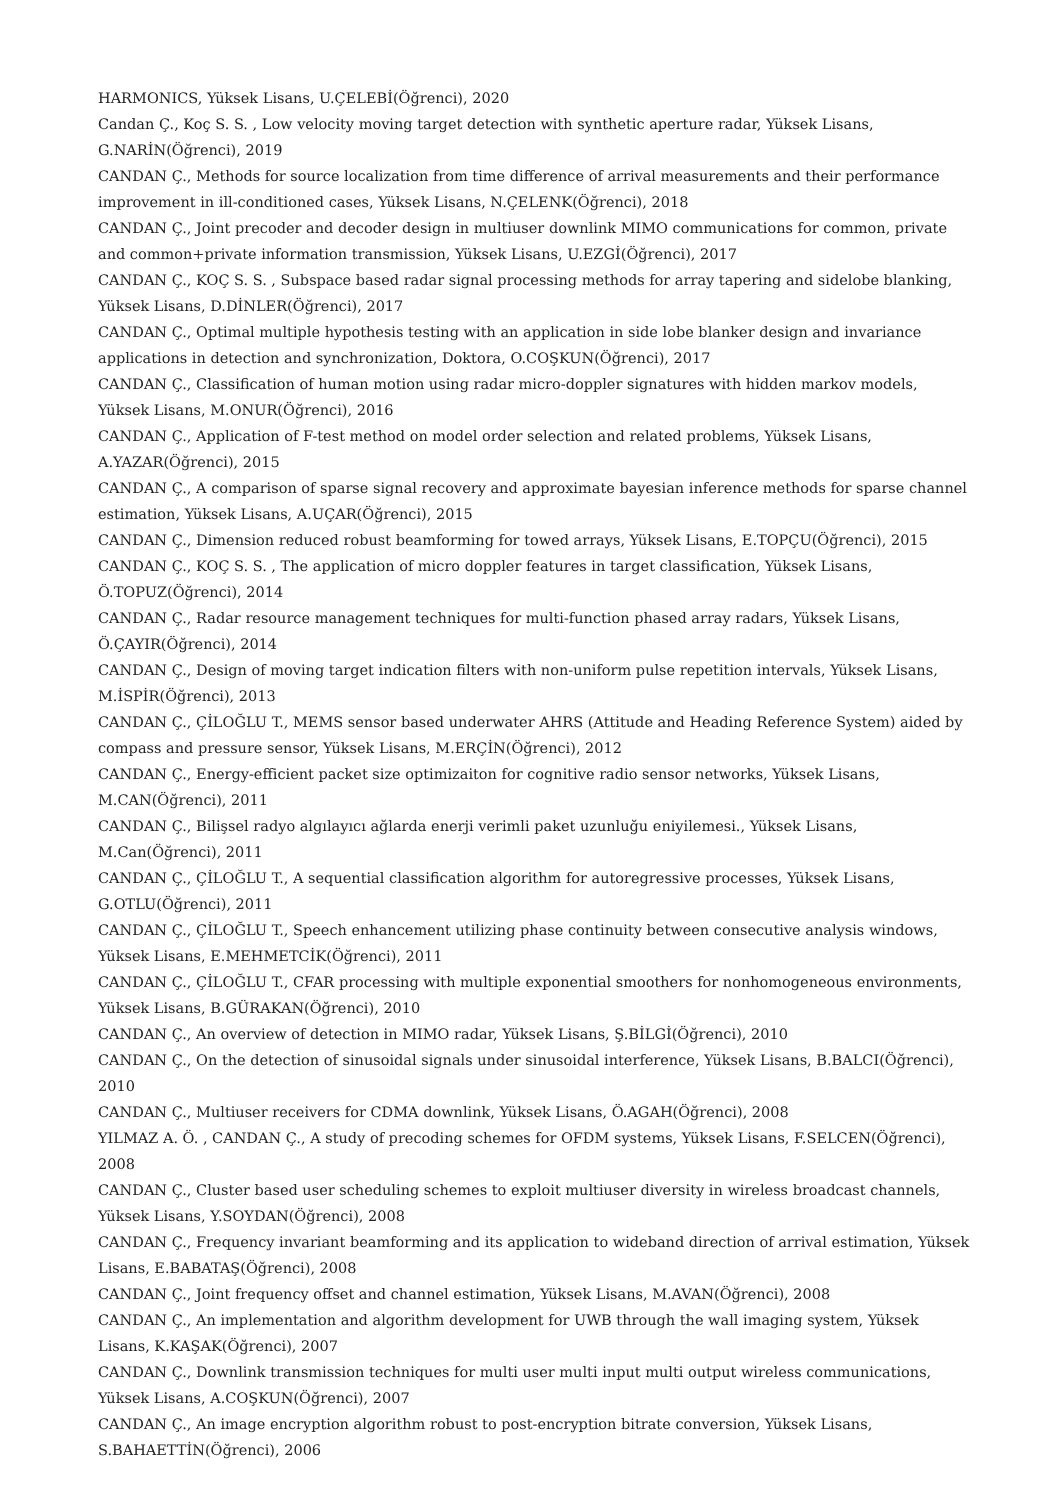HARMONICS, Yüksek Lisans, U.ÇELEBİ(Öğrenci), 2020
Candan Ç., Koç S. S. , Low velocity moving target detection with synthetic aperture radar, Yüksek Lisans, G.NARİN(Öğrenci), 2019
CANDAN Ç., Methods for source localization from time difference of arrival measurements and their performance improvement in ill-conditioned cases, Yüksek Lisans, N.ÇELENK(Öğrenci), 2018
CANDAN Ç., Joint precoder and decoder design in multiuser downlink MIMO communications for common, private and common+private information transmission, Yüksek Lisans, U.EZGİ(Öğrenci), 2017
CANDAN Ç., KOÇ S. S. , Subspace based radar signal processing methods for array tapering and sidelobe blanking, Yüksek Lisans, D.DİNLER(Öğrenci), 2017
CANDAN Ç., Optimal multiple hypothesis testing with an application in side lobe blanker design and invariance applications in detection and synchronization, Doktora, O.COŞKUN(Öğrenci), 2017
CANDAN Ç., Classification of human motion using radar micro-doppler signatures with hidden markov models, Yüksek Lisans, M.ONUR(Öğrenci), 2016
CANDAN Ç., Application of F-test method on model order selection and related problems, Yüksek Lisans, A.YAZAR(Öğrenci), 2015
CANDAN Ç., A comparison of sparse signal recovery and approximate bayesian inference methods for sparse channel estimation, Yüksek Lisans, A.UÇAR(Öğrenci), 2015
CANDAN Ç., Dimension reduced robust beamforming for towed arrays, Yüksek Lisans, E.TOPÇU(Öğrenci), 2015
CANDAN Ç., KOÇ S. S. , The application of micro doppler features in target classification, Yüksek Lisans, Ö.TOPUZ(Öğrenci), 2014
CANDAN Ç., Radar resource management techniques for multi-function phased array radars, Yüksek Lisans, Ö.ÇAYIR(Öğrenci), 2014
CANDAN Ç., Design of moving target indication filters with non-uniform pulse repetition intervals, Yüksek Lisans, M.İSPİR(Öğrenci), 2013
CANDAN Ç., ÇİLOĞLU T., MEMS sensor based underwater AHRS (Attitude and Heading Reference System) aided by compass and pressure sensor, Yüksek Lisans, M.ERÇİN(Öğrenci), 2012
CANDAN Ç., Energy-efficient packet size optimizaiton for cognitive radio sensor networks, Yüksek Lisans, M.CAN(Öğrenci), 2011
CANDAN Ç., Bilişsel radyo algılayıcı ağlarda enerji verimli paket uzunluğu eniyilemesi., Yüksek Lisans, M.Can(Öğrenci), 2011
CANDAN Ç., ÇİLOĞLU T., A sequential classification algorithm for autoregressive processes, Yüksek Lisans, G.OTLU(Öğrenci), 2011
CANDAN Ç., ÇİLOĞLU T., Speech enhancement utilizing phase continuity between consecutive analysis windows, Yüksek Lisans, E.MEHMETCİK(Öğrenci), 2011
CANDAN Ç., ÇİLOĞLU T., CFAR processing with multiple exponential smoothers for nonhomogeneous environments, Yüksek Lisans, B.GÜRAKAN(Öğrenci), 2010
CANDAN Ç., An overview of detection in MIMO radar, Yüksek Lisans, Ş.BİLGİ(Öğrenci), 2010
CANDAN Ç., On the detection of sinusoidal signals under sinusoidal interference, Yüksek Lisans, B.BALCI(Öğrenci), 2010
CANDAN Ç., Multiuser receivers for CDMA downlink, Yüksek Lisans, Ö.AGAH(Öğrenci), 2008
YILMAZ A. Ö. , CANDAN Ç., A study of precoding schemes for OFDM systems, Yüksek Lisans, F.SELCEN(Öğrenci), 2008
CANDAN Ç., Cluster based user scheduling schemes to exploit multiuser diversity in wireless broadcast channels, Yüksek Lisans, Y.SOYDAN(Öğrenci), 2008
CANDAN Ç., Frequency invariant beamforming and its application to wideband direction of arrival estimation, Yüksek Lisans, E.BABATAŞ(Öğrenci), 2008
CANDAN Ç., Joint frequency offset and channel estimation, Yüksek Lisans, M.AVAN(Öğrenci), 2008
CANDAN Ç., An implementation and algorithm development for UWB through the wall imaging system, Yüksek Lisans, K.KAŞAK(Öğrenci), 2007
CANDAN Ç., Downlink transmission techniques for multi user multi input multi output wireless communications, Yüksek Lisans, A.COŞKUN(Öğrenci), 2007
CANDAN Ç., An image encryption algorithm robust to post-encryption bitrate conversion, Yüksek Lisans, S.BAHAETTİN(Öğrenci), 2006